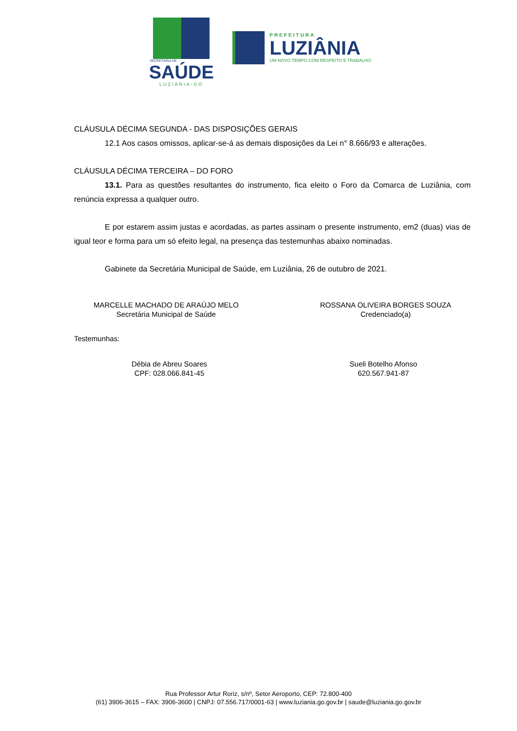SECRETARIA DE
SAÚDE
LUZIÂNIA-GO
PREFEITURA
LUZIÂNIA
UM NOVO TEMPO COM RESPEITO E TRABALHO.
CLÁUSULA DÉCIMA SEGUNDA - DAS DISPOSIÇÕES GERAIS
12.1 Aos casos omissos, aplicar-se-á as demais disposições da Lei n° 8.666/93 e alterações.
CLÁUSULA DÉCIMA TERCEIRA – DO FORO
13.1. Para as questões resultantes do instrumento, fica eleito o Foro da Comarca de Luziânia, com renúncia expressa a qualquer outro.
E por estarem assim justas e acordadas, as partes assinam o presente instrumento, em2 (duas) vias de igual teor e forma para um só efeito legal, na presença das testemunhas abaixo nominadas.
Gabinete da Secretária Municipal de Saúde, em Luziânia, 26 de outubro de 2021.
MARCELLE MACHADO DE ARAÚJO MELO
Secretária Municipal de Saúde
ROSSANA OLIVEIRA BORGES SOUZA
Credenciado(a)
Testemunhas:
Débia de Abreu Soares
CPF: 028.066.841-45
Sueli Botelho Afonso
620.567.941-87
Rua Professor Artur Roriz, s/nº, Setor Aeroporto, CEP: 72.800-400
(61) 3906-3615 – FAX: 3906-3600 | CNPJ: 07.556.717/0001-63 | www.luziania.go.gov.br | saude@luziania.go.gov.br